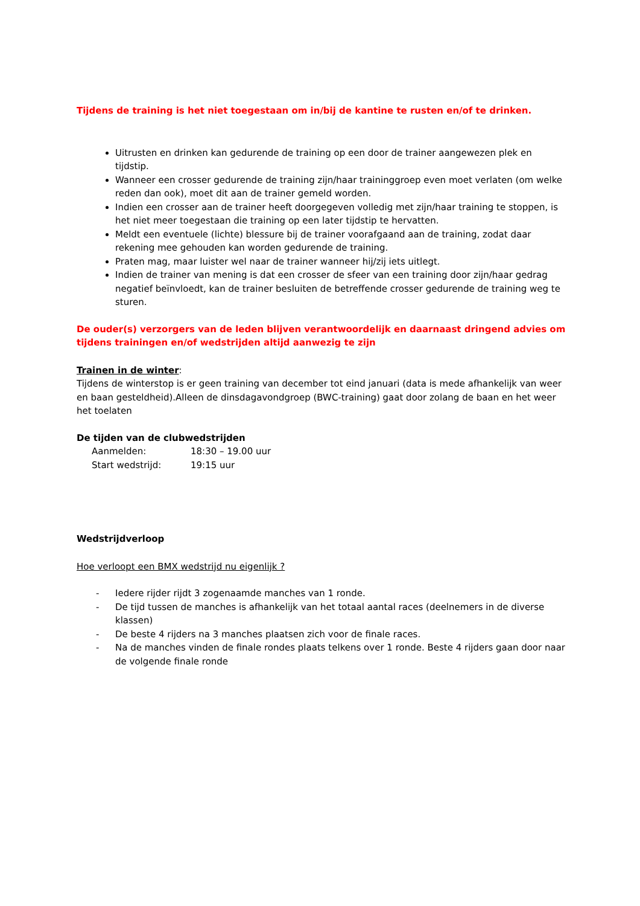Tijdens de training is het niet toegestaan om in/bij de kantine te rusten en/of te drinken.
Uitrusten en drinken kan gedurende de training op een door de trainer aangewezen plek en tijdstip.
Wanneer een crosser gedurende de training zijn/haar traininggroep even moet verlaten (om welke reden dan ook), moet dit aan de trainer gemeld worden.
Indien een crosser aan de trainer heeft doorgegeven volledig met zijn/haar training te stoppen, is het niet meer toegestaan die training op een later tijdstip te hervatten.
Meldt een eventuele (lichte) blessure bij de trainer voorafgaand aan de training, zodat daar rekening mee gehouden kan worden gedurende de training.
Praten mag, maar luister wel naar de trainer wanneer hij/zij iets uitlegt.
Indien de trainer van mening is dat een crosser de sfeer van een training door zijn/haar gedrag negatief beïnvloedt, kan de trainer besluiten de betreffende crosser gedurende de training weg te sturen.
De ouder(s) verzorgers van de leden blijven verantwoordelijk en daarnaast dringend advies om tijdens trainingen en/of wedstrijden altijd aanwezig te zijn
Trainen in de winter:
Tijdens de winterstop is er geen training van december tot eind januari (data is mede afhankelijk van weer en baan gesteldheid).Alleen de dinsdagavondgroep (BWC-training) gaat door zolang de baan en het weer het toelaten
De tijden van de clubwedstrijden
| Aanmelden: | 18:30 – 19.00 uur |
| Start wedstrijd: | 19:15 uur |
Wedstrijdverloop
Hoe verloopt een BMX wedstrijd nu eigenlijk ?
- Iedere rijder rijdt 3 zogenaamde manches van 1 ronde.
- De tijd tussen de manches is afhankelijk van het totaal aantal races (deelnemers in de diverse klassen)
- De beste 4 rijders na 3 manches plaatsen zich voor de finale races.
- Na de manches vinden de finale rondes plaats telkens over 1 ronde. Beste 4 rijders gaan door naar de volgende finale ronde